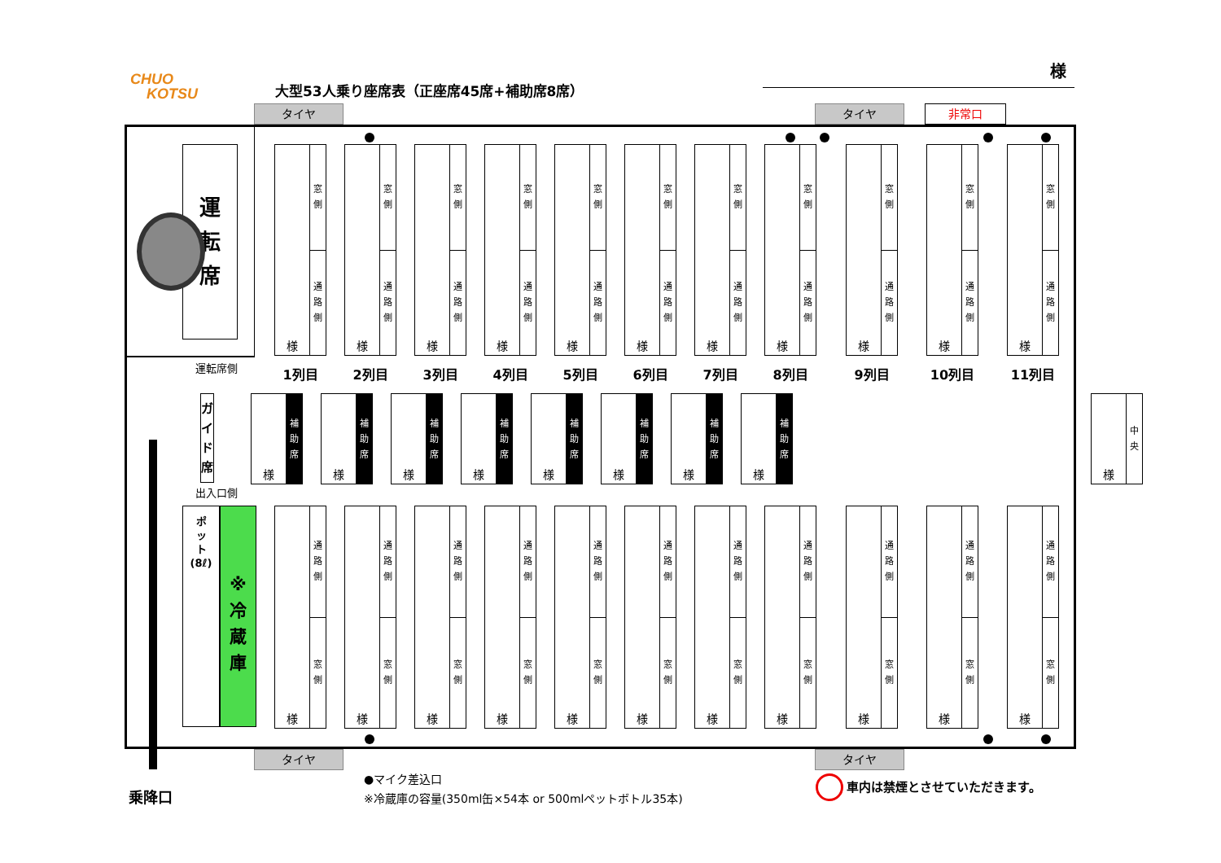CHUO
KOTSU
大型53人乗り座席表（正座席45席+補助席8席）
様
タイヤ タイヤ 非常口
運
転
席
様
窓
側
通
路
側
様
窓
側
通
路
側
様
窓
側
通
路
側
様
窓
側
通
路
側
様
窓
側
通
路
側
様
窓
側
通
路
側
様
窓
側
通
路
側
様
窓
側
通
路
側
様
窓
側
通
路
側
様
窓
側
通
路
側
様
窓
側
通
路
側
運転席側
1列目 2列目 3列目 4列目 5列目 6列目 7列目 8列目 9列目 10列目 11列目
ガ
イ
ド
席
様
補
助
席
様
補
助
席
様
補
助
席
様
補
助
席
様
補
助
席
様
補
助
席
様
補
助
席
様
補
助
席
様
中
央
出入口側
ポ
ッ
ト
(8ℓ)
※
冷
蔵
庫
様
通
路
側
窓
側
様
通
路
側
窓
側
様
通
路
側
窓
側
様
通
路
側
窓
側
様
通
路
側
窓
側
様
通
路
側
窓
側
様
通
路
側
窓
側
様
通
路
側
窓
側
様
通
路
側
窓
側
様
通
路
側
窓
側
様
通
路
側
窓
側
タイヤ タイヤ
乗降口
●マイク差込口
※冷蔵庫の容量(350ml缶×54本 or 500mlペットボトル35本)
車内は禁煙とさせていただきます。